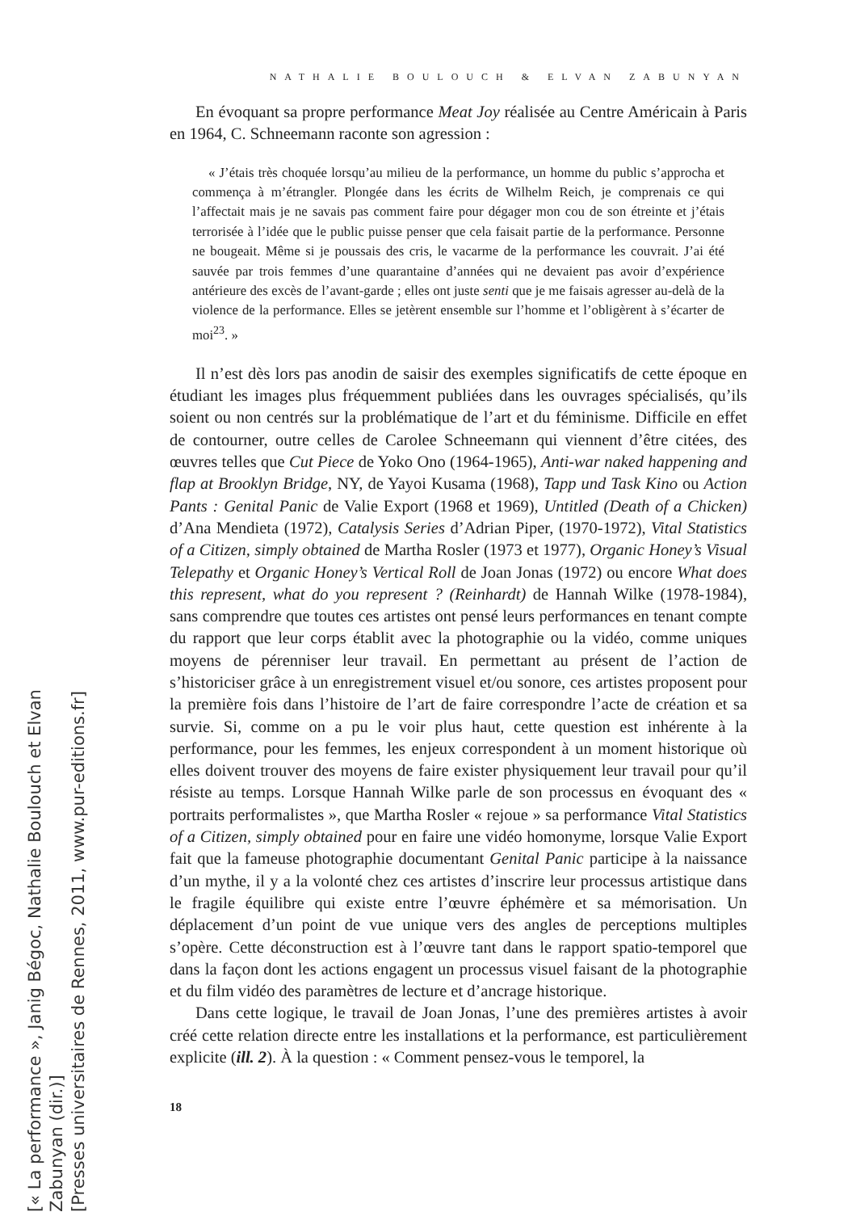[« La performance », Janig Bégoc, Nathalie Boulouch et Elvan Zabunyan (dir.)]
[Presses universitaires de Rennes, 2011, www.pur-editions.fr]
NATHALIE BOULOUCH & ELVAN ZABUNYAN
En évoquant sa propre performance Meat Joy réalisée au Centre Américain à Paris en 1964, C. Schneemann raconte son agression :
« J’étais très choquée lorsqu’au milieu de la performance, un homme du public s’approcha et commença à m’étrangler. Plongée dans les écrits de Wilhelm Reich, je comprenais ce qui l’affectait mais je ne savais pas comment faire pour dégager mon cou de son étreinte et j’étais terrorisée à l’idée que le public puisse penser que cela faisait partie de la performance. Personne ne bougeait. Même si je poussais des cris, le vacarme de la performance les couvrait. J’ai été sauvée par trois femmes d’une quarantaine d’années qui ne devaient pas avoir d’expérience antérieure des excès de l’avant-garde ; elles ont juste senti que je me faisais agresser au-delà de la violence de la performance. Elles se jetèrent ensemble sur l’homme et l’obligèrent à s’écarter de moi<sup>23</sup>. »
Il n’est dès lors pas anodin de saisir des exemples significatifs de cette époque en étudiant les images plus fréquemment publiées dans les ouvrages spécialisés, qu’ils soient ou non centrés sur la problématique de l’art et du féminisme. Difficile en effet de contourner, outre celles de Carolee Schneemann qui viennent d’être citées, des œuvres telles que Cut Piece de Yoko Ono (1964-1965), Anti-war naked happening and flap at Brooklyn Bridge, NY, de Yayoi Kusama (1968), Tapp und Task Kino ou Action Pants : Genital Panic de Valie Export (1968 et 1969), Untitled (Death of a Chicken) d’Ana Mendieta (1972), Catalysis Series d’Adrian Piper, (1970-1972), Vital Statistics of a Citizen, simply obtained de Martha Rosler (1973 et 1977), Organic Honey’s Visual Telepathy et Organic Honey’s Vertical Roll de Joan Jonas (1972) ou encore What does this represent, what do you represent ? (Reinhardt) de Hannah Wilke (1978-1984), sans comprendre que toutes ces artistes ont pensé leurs performances en tenant compte du rapport que leur corps établit avec la photographie ou la vidéo, comme uniques moyens de pérenniser leur travail. En permettant au présent de l’action de s’historiciser grâce à un enregistrement visuel et/ou sonore, ces artistes proposent pour la première fois dans l’histoire de l’art de faire correspondre l’acte de création et sa survie. Si, comme on a pu le voir plus haut, cette question est inhérente à la performance, pour les femmes, les enjeux correspondent à un moment historique où elles doivent trouver des moyens de faire exister physiquement leur travail pour qu’il résiste au temps. Lorsque Hannah Wilke parle de son processus en évoquant des « portraits performalistes », que Martha Rosler « rejoue » sa performance Vital Statistics of a Citizen, simply obtained pour en faire une vidéo homonyme, lorsque Valie Export fait que la fameuse photographie documentant Genital Panic participe à la naissance d’un mythe, il y a la volonté chez ces artistes d’inscrire leur processus artistique dans le fragile équilibre qui existe entre l’œuvre éphémère et sa mémorisation. Un déplacement d’un point de vue unique vers des angles de perceptions multiples s’opère. Cette déconstruction est à l’œuvre tant dans le rapport spatio-temporel que dans la façon dont les actions engagent un processus visuel faisant de la photographie et du film vidéo des paramètres de lecture et d’ancrage historique.
Dans cette logique, le travail de Joan Jonas, l’une des premières artistes à avoir créé cette relation directe entre les installations et la performance, est particulièrement explicite (ill. 2). À la question : « Comment pensez-vous le temporel, la
18